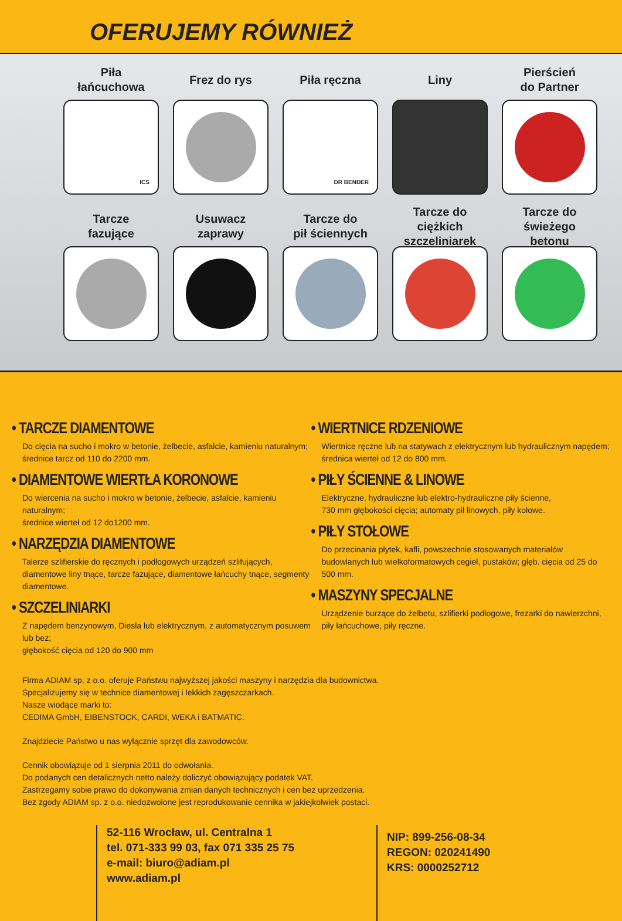OFERUJEMY RÓWNIEŻ
Piła
łańcuchowa
ICS
Frez do rys Piła ręczna
DR BENDER
Liny Pierścień
do Partner
Tarcze
fazujące
Usuwacz
zaprawy
Tarcze do
pił ściennych
Tarcze do
ciężkich
szczeliniarek
Tarcze do
świeżego
betonu
• TARCZE DIAMENTOWE
Do cięcia na sucho i mokro w betonie, żelbecie, asfalcie, kamieniu naturalnym;
średnice tarcz od 110 do 2200 mm.
• DIAMENTOWE WIERTŁA KORONOWE
Do wiercenia na sucho i mokro w betonie, żelbecie, asfalcie, kamieniu naturalnym;
średnice wierteł od 12 do1200 mm.
• NARZĘDZIA DIAMENTOWE
Talerze szlifierskie do ręcznych i podłogowych urządzeń szlifujących, diamentowe liny tnące, tarcze fazujące, diamentowe łańcuchy tnące, segmenty diamentowe.
• SZCZELINIARKI
Z napędem benzynowym, Diesla lub elektrycznym, z automatycznym posuwem lub bez;
głębokość cięcia od 120 do 900 mm
• WIERTNICE RDZENIOWE
Wiertnice ręczne lub na statywach z elektrycznym lub hydraulicznym napędem;
średnica wierteł od 12 do 800 mm.
• PIŁY ŚCIENNE & LINOWE
Elektryczne, hydrauliczne lub elektro-hydrauliczne piły ścienne,
730 mm głębokości cięcia; automaty pił linowych, piły kołowe.
• PIŁY STOŁOWE
Do przecinania płytek, kafli, powszechnie stosowanych materiałów budowlanych lub wielkoformatowych cegieł, pustaków; głęb. cięcia od 25 do 500 mm.
• MASZYNY SPECJALNE
Urządzenie burzące do żelbetu, szlifierki podłogowe, frezarki do nawierzchni,
piły łańcuchowe, piły ręczne.
Firma ADIAM sp. z o.o. oferuje Państwu najwyższej jakości maszyny i narzędzia dla budownictwa.
Specjalizujemy się w technice diamentowej i lekkich zagęszczarkach.
Nasze wiodące marki to:
CEDIMA GmbH, EIBENSTOCK, CARDI, WEKA i BATMATIC.
Znajdziecie Państwo u nas wyłącznie sprzęt dla zawodowców.
Cennik obowiązuje od 1 sierpnia 2011 do odwołania.
Do podanych cen detalicznych netto należy doliczyć obowiązujący podatek VAT.
Zastrzegamy sobie prawo do dokonywania zmian danych technicznych i cen bez uprzedzenia.
Bez zgody ADIAM sp. z o.o. niedozwolone jest reprodukowanie cennika w jakiejkolwiek postaci.
52-116 Wrocław, ul. Centralna 1
tel. 071-333 99 03, fax 071 335 25 75
e-mail: biuro@adiam.pl
www.adiam.pl
NIP: 899-256-08-34
REGON: 020241490
KRS: 0000252712